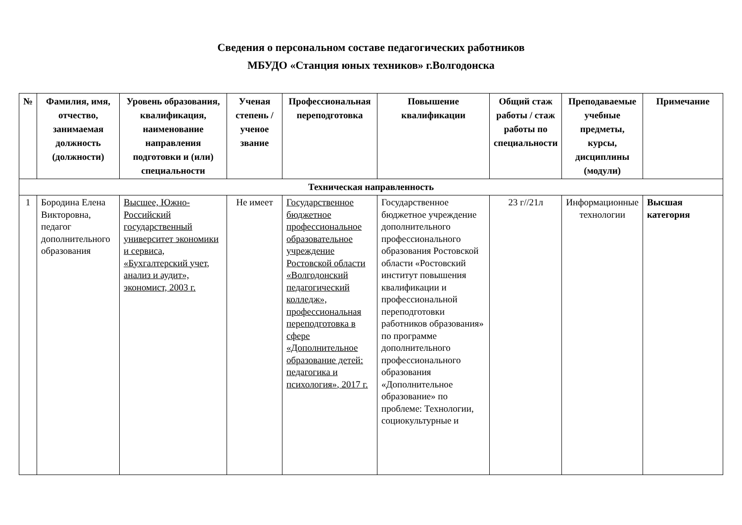Сведения о персональном составе педагогических работников
МБУДО «Станция юных техников» г.Волгодонска
| № | Фамилия, имя, отчество, занимаемая должность (должности) | Уровень образования, квалификация, наименование направления подготовки и (или) специальности | Ученая степень / ученое звание | Профессиональная переподготовка | Повышение квалификации | Общий стаж работы / стаж работы по специальности | Преподаваемые учебные предметы, курсы, дисциплины (модули) | Примечание |
| --- | --- | --- | --- | --- | --- | --- | --- | --- |
| Техническая направленность | | | | | | | | |
| 1 | Бородина Елена Викторовна, педагог дополнительного образования | Высшее, Южно-Российский государственный университет экономики и сервиса, «Бухгалтерский учет, анализ и аудит», экономист, 2003 г. | Не имеет | Государственное бюджетное профессиональное образовательное учреждение Ростовской области «Волгодонский педагогический колледж», профессиональная переподготовка в сфере «Дополнительное образование детей: педагогика и психология», 2017 г. | Государственное бюджетное учреждение дополнительного профессионального образования Ростовской области «Ростовский институт повышения квалификации и профессиональной переподготовки работников образования» по программе дополнительного профессионального образования «Дополнительное образование» по проблеме: Технологии, социокультурные и | 23 г//21л | Информационные технологии | Высшая категория |